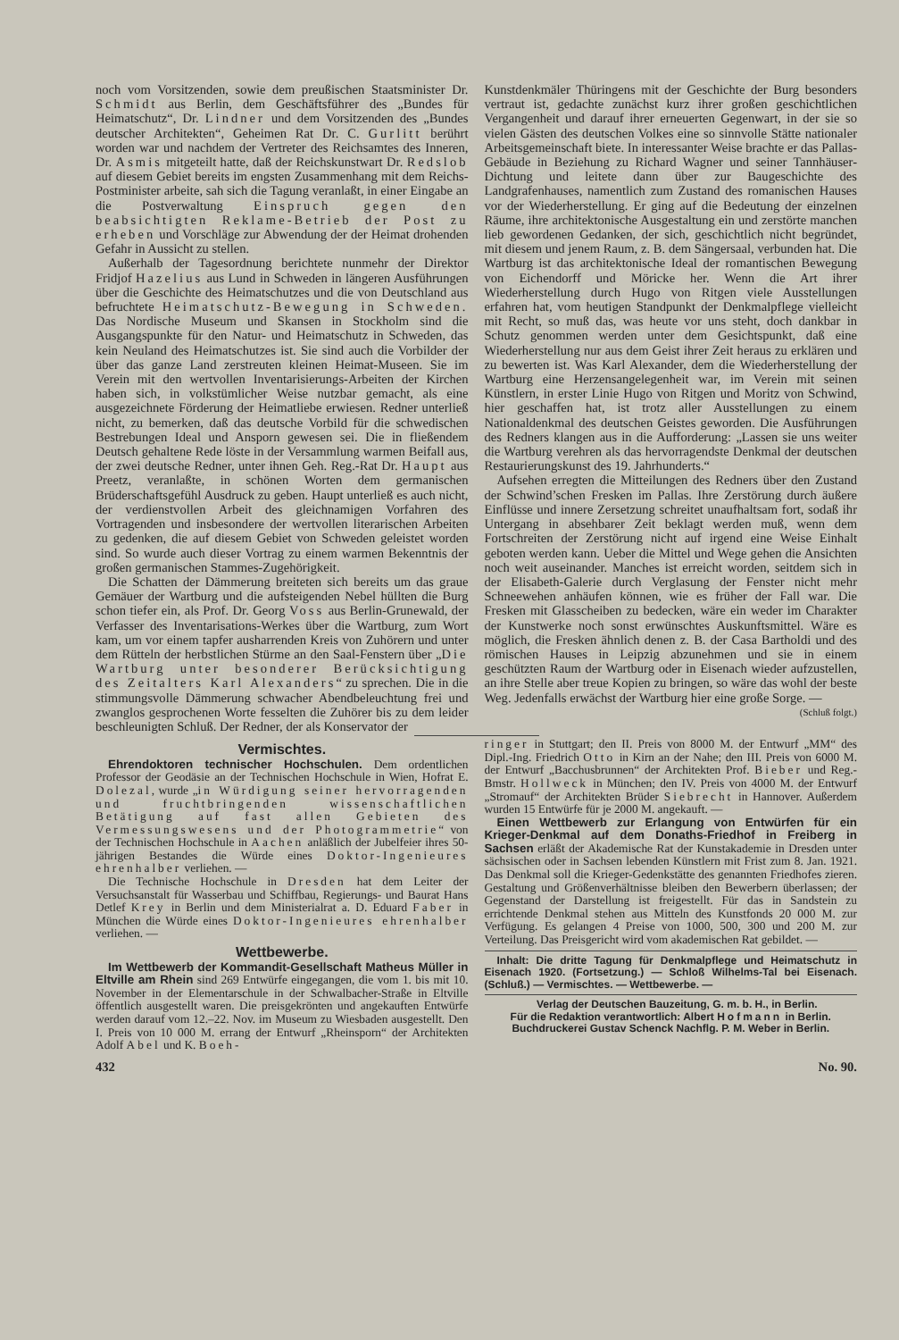noch vom Vorsitzenden, sowie dem preußischen Staatsminister Dr. Schmidt aus Berlin, dem Geschäftsführer des „Bundes für Heimatschutz“, Dr. Lindner und dem Vorsitzenden des „Bundes deutscher Architekten“, Geheimen Rat Dr. C. Gurlitt berührt worden war und nachdem der Vertreter des Reichsamtes des Inneren, Dr. Asmis mitgeteilt hatte, daß der Reichskunstwart Dr. Redslob auf diesem Gebiet bereits im engsten Zusammenhang mit dem Reichs-Postminister arbeite, sah sich die Tagung veranlaßt, in einer Eingabe an die Postverwaltung Einspruch gegen den beabsichtigten Reklame-Betrieb der Post zu erheben und Vorschläge zur Abwendung der der Heimat drohenden Gefahr in Aussicht zu stellen.
Außerhalb der Tagesordnung berichtete nunmehr der Direktor Fridjof Hazelius aus Lund in Schweden in längeren Ausführungen über die Geschichte des Heimatschutzes und die von Deutschland aus befruchtete Heimatschutz-Bewegung in Schweden. Das Nordische Museum und Skansen in Stockholm sind die Ausgangspunkte für den Natur- und Heimatschutz in Schweden, das kein Neuland des Heimatschutzes ist. Sie sind auch die Vorbilder der über das ganze Land zerstreuten kleinen Heimat-Museen. Sie im Verein mit den wertvollen Inventarisierungs-Arbeiten der Kirchen haben sich, in volkstümlicher Weise nutzbar gemacht, als eine ausgezeichnete Förderung der Heimatliebe erwiesen. Redner unterließ nicht, zu bemerken, daß das deutsche Vorbild für die schwedischen Bestrebungen Ideal und Ansporn gewesen sei. Die in fließendem Deutsch gehaltene Rede löste in der Versammlung warmen Beifall aus, der zwei deutsche Redner, unter ihnen Geh. Reg.-Rat Dr. Haupt aus Preetz, veranlaßte, in schönen Worten dem germanischen Brüderschaftsgefühl Ausdruck zu geben. Haupt unterließ es auch nicht, der verdienstvollen Arbeit des gleichnamigen Vorfahren des Vortragenden und insbesondere der wertvollen literarischen Arbeiten zu gedenken, die auf diesem Gebiet von Schweden geleistet worden sind. So wurde auch dieser Vortrag zu einem warmen Bekenntnis der großen germanischen Stammes-Zugehörigkeit.
Die Schatten der Dämmerung breiteten sich bereits um das graue Gemäuer der Wartburg und die aufsteigenden Nebel hüllten die Burg schon tiefer ein, als Prof. Dr. Georg Voss aus Berlin-Grunewald, der Verfasser des Inventarisations-Werkes über die Wartburg, zum Wort kam, um vor einem tapfer ausharrenden Kreis von Zuhörern und unter dem Rütteln der herbstlichen Stürme an den Saal-Fenstern über „Die Wartburg unter besonderer Berücksichtigung des Zeitalters Karl Alexanders“ zu sprechen. Die in die stimmungsvolle Dämmerung schwacher Abendbeleuchtung frei und zwanglos gesprochenen Worte fesselten die Zuhörer bis zu dem leider beschleunigten Schluß. Der Redner, der als Konservator der
Kunstdenkmäler Thüringens mit der Geschichte der Burg besonders vertraut ist, gedachte zunächst kurz ihrer großen geschichtlichen Vergangenheit und darauf ihrer erneuerten Gegenwart, in der sie so vielen Gästen des deutschen Volkes eine so sinnvolle Stätte nationaler Arbeitsgemeinschaft biete. In interessanter Weise brachte er das Pallas-Gebäude in Beziehung zu Richard Wagner und seiner Tannhäuser-Dichtung und leitete dann über zur Baugeschichte des Landgrafenhauses, namentlich zum Zustand des romanischen Hauses vor der Wiederherstellung. Er ging auf die Bedeutung der einzelnen Räume, ihre architektonische Ausgestaltung ein und zerstörte manchen lieb gewordenen Gedanken, der sich, geschichtlich nicht begründet, mit diesem und jenem Raum, z. B. dem Sängersaal, verbunden hat. Die Wartburg ist das architektonische Ideal der romantischen Bewegung von Eichendorff und Möricke her. Wenn die Art ihrer Wiederherstellung durch Hugo von Ritgen viele Ausstellungen erfahren hat, vom heutigen Standpunkt der Denkmalpflege vielleicht mit Recht, so muß das, was heute vor uns steht, doch dankbar in Schutz genommen werden unter dem Gesichtspunkt, daß eine Wiederherstellung nur aus dem Geist ihrer Zeit heraus zu erklären und zu bewerten ist. Was Karl Alexander, dem die Wiederherstellung der Wartburg eine Herzensangelegenheit war, im Verein mit seinen Künstlern, in erster Linie Hugo von Ritgen und Moritz von Schwind, hier geschaffen hat, ist trotz aller Ausstellungen zu einem Nationaldenkmal des deutschen Geistes geworden. Die Ausführungen des Redners klangen aus in die Aufforderung: „Lassen sie uns weiter die Wartburg verehren als das hervorragendste Denkmal der deutschen Restaurierungskunst des 19. Jahrhunderts.“
Aufsehen erregten die Mitteilungen des Redners über den Zustand der Schwind’schen Fresken im Pallas. Ihre Zerstörung durch äußere Einflüsse und innere Zersetzung schreitet unaufhaltsam fort, sodaß ihr Untergang in absehbarer Zeit beklagt werden muß, wenn dem Fortschreiten der Zerstörung nicht auf irgend eine Weise Einhalt geboten werden kann. Ueber die Mittel und Wege gehen die Ansichten noch weit auseinander. Manches ist erreicht worden, seitdem sich in der Elisabeth-Galerie durch Verglasung der Fenster nicht mehr Schneewehen anhäufen können, wie es früher der Fall war. Die Fresken mit Glasscheiben zu bedecken, wäre ein weder im Charakter der Kunstwerke noch sonst erwünschtes Auskunftsmittel. Wäre es möglich, die Fresken ähnlich denen z. B. der Casa Bartholdi und des römischen Hauses in Leipzig abzunehmen und sie in einem geschützten Raum der Wartburg oder in Eisenach wieder aufzustellen, an ihre Stelle aber treue Kopien zu bringen, so wäre das wohl der beste Weg. Jedenfalls erwächst der Wartburg hier eine große Sorge. —
(Schluß folgt.)
Vermischtes.
Ehrendoktoren technischer Hochschulen. Dem ordentlichen Professor der Geodäsie an der Technischen Hochschule in Wien, Hofrat E. Dolezal, wurde „in Würdigung seiner hervorragenden und fruchtbringenden wissenschaftlichen Betätigung auf fast allen Gebieten des Vermessungswesens und der Photogrammetrie“ von der Technischen Hochschule in Aachen anläßlich der Jubelfeier ihres 50-jährigen Bestandes die Würde eines Doktor-Ingenieures ehrenhalber verliehen. —
Die Technische Hochschule in Dresden hat dem Leiter der Versuchsanstalt für Wasserbau und Schiffbau, Regierungs- und Baurat Hans Detlef Krey in Berlin und dem Ministerialrat a. D. Eduard Faber in München die Würde eines Doktor-Ingenieures ehrenhalber verliehen. —
Wettbewerbe.
Im Wettbewerb der Kommandit-Gesellschaft Matheus Müller in Eltville am Rhein sind 269 Entwürfe eingegangen, die vom 1. bis mit 10. November in der Elementarschule in der Schwalbacher-Straße in Eltville öffentlich ausgestellt waren. Die preisgekrönten und angekauften Entwürfe werden darauf vom 12.–22. Nov. im Museum zu Wiesbaden ausgestellt. Den I. Preis von 10 000 M. errang der Entwurf „Rheinsporn“ der Architekten Adolf Abel und K. Boeh-
ringer in Stuttgart; den II. Preis von 8000 M. der Entwurf „MM“ des Dipl.-Ing. Friedrich Otto in Kirn an der Nahe; den III. Preis von 6000 M. der Entwurf „Bacchusbrunnen“ der Architekten Prof. Bieber und Reg.-Bmstr. Hollweck in München; den IV. Preis von 4000 M. der Entwurf „Stromauf“ der Architekten Brüder Siebrecht in Hannover. Außerdem wurden 15 Entwürfe für je 2000 M. angekauft. —
Einen Wettbewerb zur Erlangung von Entwürfen für ein Krieger-Denkmal auf dem Donaths-Friedhof in Freiberg in Sachsen erläßt der Akademische Rat der Kunstakademie in Dresden unter sächsischen oder in Sachsen lebenden Künstlern mit Frist zum 8. Jan. 1921. Das Denkmal soll die Krieger-Gedenkstätte des genannten Friedhofes zieren. Gestaltung und Größenverhältnisse bleiben den Bewerbern überlassen; der Gegenstand der Darstellung ist freigestellt. Für das in Sandstein zu errichtende Denkmal stehen aus Mitteln des Kunstfonds 20 000 M. zur Verfügung. Es gelangen 4 Preise von 1000, 500, 300 und 200 M. zur Verteilung. Das Preisgericht wird vom akademischen Rat gebildet. —
Inhalt: Die dritte Tagung für Denkmalpflege und Heimatschutz in Eisenach 1920. (Fortsetzung.) — Schloß Wilhelms-Tal bei Eisenach. (Schluß.) — Vermischtes. — Wettbewerbe. —
Verlag der Deutschen Bauzeitung, G. m. b. H., in Berlin.
Für die Redaktion verantwortlich: Albert Hofmann in Berlin.
Buchdruckerei Gustav Schenck Nachflg. P. M. Weber in Berlin.
432 No. 90.